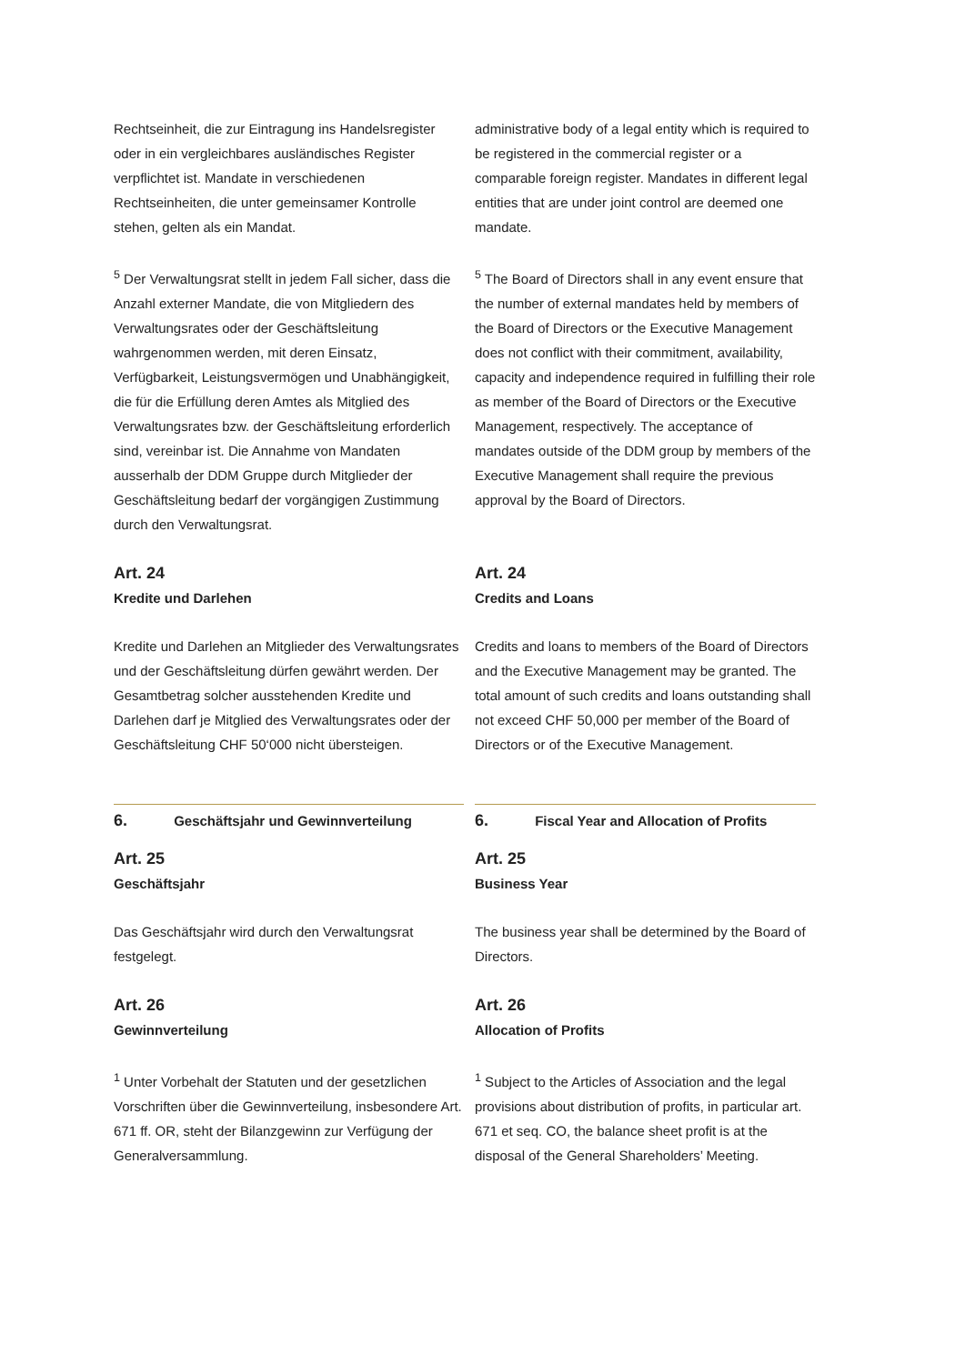Rechtseinheit, die zur Eintragung ins Handelsregister oder in ein vergleichbares ausländisches Register verpflichtet ist. Mandate in verschiedenen Rechtseinheiten, die unter gemeinsamer Kontrolle stehen, gelten als ein Mandat.
administrative body of a legal entity which is required to be registered in the commercial register or a comparable foreign register. Mandates in different legal entities that are under joint control are deemed one mandate.
<sup>5</sup> Der Verwaltungsrat stellt in jedem Fall sicher, dass die Anzahl externer Mandate, die von Mitgliedern des Verwaltungsrates oder der Geschäftsleitung wahrgenommen werden, mit deren Einsatz, Verfügbarkeit, Leistungsvermögen und Unabhängigkeit, die für die Erfüllung deren Amtes als Mitglied des Verwaltungsrates bzw. der Geschäftsleitung erforderlich sind, vereinbar ist. Die Annahme von Mandaten ausserhalb der DDM Gruppe durch Mitglieder der Geschäftsleitung bedarf der vorgängigen Zustimmung durch den Verwaltungsrat.
<sup>5</sup> The Board of Directors shall in any event ensure that the number of external mandates held by members of the Board of Directors or the Executive Management does not conflict with their commitment, availability, capacity and independence required in fulfilling their role as member of the Board of Directors or the Executive Management, respectively. The acceptance of mandates outside of the DDM group by members of the Executive Management shall require the previous approval by the Board of Directors.
Art. 24
Kredite und Darlehen
Kredite und Darlehen an Mitglieder des Verwaltungsrates und der Geschäftsleitung dürfen gewährt werden. Der Gesamtbetrag solcher ausstehenden Kredite und Darlehen darf je Mitglied des Verwaltungsrates oder der Geschäftsleitung CHF 50‘000 nicht übersteigen.
Art. 24
Credits and Loans
Credits and loans to members of the Board of Directors and the Executive Management may be granted. The total amount of such credits and loans outstanding shall not exceed CHF 50,000 per member of the Board of Directors or of the Executive Management.
6. Geschäftsjahr und Gewinnverteilung
6. Fiscal Year and Allocation of Profits
Art. 25
Geschäftsjahr
Das Geschäftsjahr wird durch den Verwaltungsrat festgelegt.
Art. 26
Gewinnverteilung
<sup>1</sup> Unter Vorbehalt der Statuten und der gesetzlichen Vorschriften über die Gewinnverteilung, insbesondere Art. 671 ff. OR, steht der Bilanzgewinn zur Verfügung der Generalversammlung.
Art. 25
Business Year
The business year shall be determined by the Board of Directors.
Art. 26
Allocation of Profits
<sup>1</sup> Subject to the Articles of Association and the legal provisions about distribution of profits, in particular art. 671 et seq. CO, the balance sheet profit is at the disposal of the General Shareholders’ Meeting.